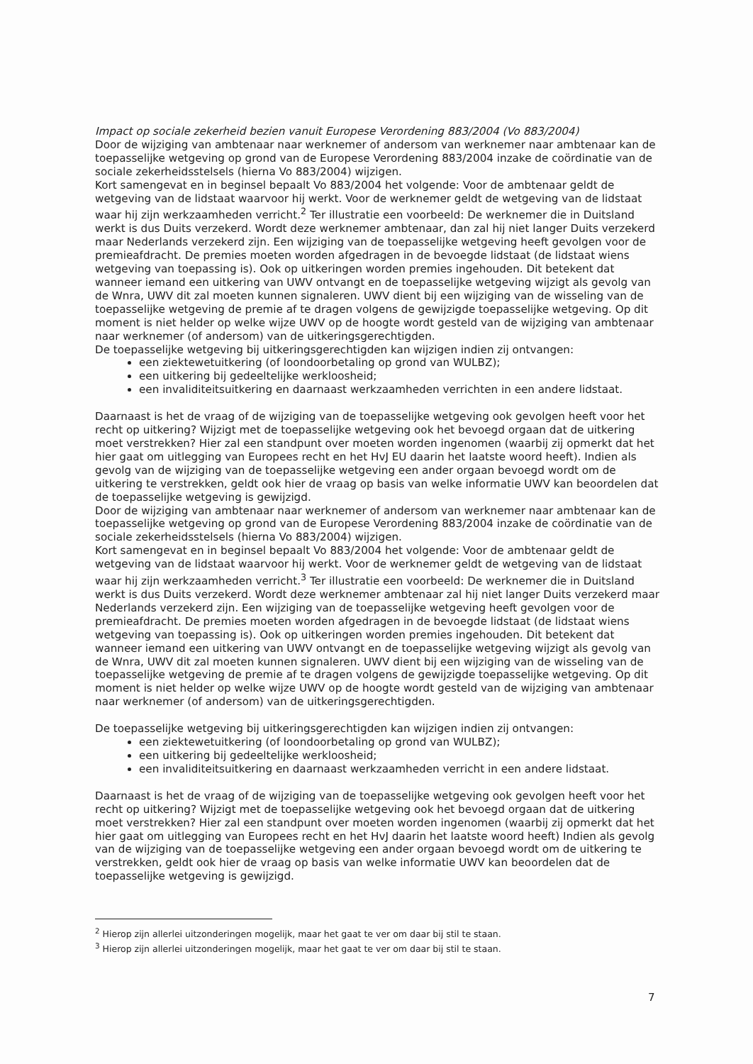Impact op sociale zekerheid bezien vanuit Europese Verordening 883/2004 (Vo 883/2004)
Door de wijziging van ambtenaar naar werknemer of andersom van werknemer naar ambtenaar kan de toepasselijke wetgeving op grond van de Europese Verordening 883/2004 inzake de coördinatie van de sociale zekerheidsstelsels (hierna Vo 883/2004) wijzigen.
Kort samengevat en in beginsel bepaalt Vo 883/2004 het volgende: Voor de ambtenaar geldt de wetgeving van de lidstaat waarvoor hij werkt. Voor de werknemer geldt de wetgeving van de lidstaat waar hij zijn werkzaamheden verricht.<sup>2</sup> Ter illustratie een voorbeeld: De werknemer die in Duitsland werkt is dus Duits verzekerd. Wordt deze werknemer ambtenaar, dan zal hij niet langer Duits verzekerd maar Nederlands verzekerd zijn. Een wijziging van de toepasselijke wetgeving heeft gevolgen voor de premieafdracht. De premies moeten worden afgedragen in de bevoegde lidstaat (de lidstaat wiens wetgeving van toepassing is). Ook op uitkeringen worden premies ingehouden. Dit betekent dat wanneer iemand een uitkering van UWV ontvangt en de toepasselijke wetgeving wijzigt als gevolg van de Wnra, UWV dit zal moeten kunnen signaleren. UWV dient bij een wijziging van de wisseling van de toepasselijke wetgeving de premie af te dragen volgens de gewijzigde toepasselijke wetgeving. Op dit moment is niet helder op welke wijze UWV op de hoogte wordt gesteld van de wijziging van ambtenaar naar werknemer (of andersom) van de uitkeringsgerechtigden.
De toepasselijke wetgeving bij uitkeringsgerechtigden kan wijzigen indien zij ontvangen:
een ziektewetuitkering (of loondoorbetaling op grond van WULBZ);
een uitkering bij gedeeltelijke werkloosheid;
een invaliditeitsuitkering en daarnaast werkzaamheden verrichten in een andere lidstaat.
Daarnaast is het de vraag of de wijziging van de toepasselijke wetgeving ook gevolgen heeft voor het recht op uitkering? Wijzigt met de toepasselijke wetgeving ook het bevoegd orgaan dat de uitkering moet verstrekken? Hier zal een standpunt over moeten worden ingenomen (waarbij zij opmerkt dat het hier gaat om uitlegging van Europees recht en het HvJ EU daarin het laatste woord heeft). Indien als gevolg van de wijziging van de toepasselijke wetgeving een ander orgaan bevoegd wordt om de uitkering te verstrekken, geldt ook hier de vraag op basis van welke informatie UWV kan beoordelen dat de toepasselijke wetgeving is gewijzigd.
Door de wijziging van ambtenaar naar werknemer of andersom van werknemer naar ambtenaar kan de toepasselijke wetgeving op grond van de Europese Verordening 883/2004 inzake de coördinatie van de sociale zekerheidsstelsels (hierna Vo 883/2004) wijzigen.
Kort samengevat en in beginsel bepaalt Vo 883/2004 het volgende: Voor de ambtenaar geldt de wetgeving van de lidstaat waarvoor hij werkt. Voor de werknemer geldt de wetgeving van de lidstaat waar hij zijn werkzaamheden verricht.<sup>3</sup> Ter illustratie een voorbeeld: De werknemer die in Duitsland werkt is dus Duits verzekerd. Wordt deze werknemer ambtenaar zal hij niet langer Duits verzekerd maar Nederlands verzekerd zijn. Een wijziging van de toepasselijke wetgeving heeft gevolgen voor de premieafdracht. De premies moeten worden afgedragen in de bevoegde lidstaat (de lidstaat wiens wetgeving van toepassing is). Ook op uitkeringen worden premies ingehouden. Dit betekent dat wanneer iemand een uitkering van UWV ontvangt en de toepasselijke wetgeving wijzigt als gevolg van de Wnra, UWV dit zal moeten kunnen signaleren. UWV dient bij een wijziging van de wisseling van de toepasselijke wetgeving de premie af te dragen volgens de gewijzigde toepasselijke wetgeving. Op dit moment is niet helder op welke wijze UWV op de hoogte wordt gesteld van de wijziging van ambtenaar naar werknemer (of andersom) van de uitkeringsgerechtigden.
De toepasselijke wetgeving bij uitkeringsgerechtigden kan wijzigen indien zij ontvangen:
een ziektewetuitkering (of loondoorbetaling op grond van WULBZ);
een uitkering bij gedeeltelijke werkloosheid;
een invaliditeitsuitkering en daarnaast werkzaamheden verricht in een andere lidstaat.
Daarnaast is het de vraag of de wijziging van de toepasselijke wetgeving ook gevolgen heeft voor het recht op uitkering? Wijzigt met de toepasselijke wetgeving ook het bevoegd orgaan dat de uitkering moet verstrekken? Hier zal een standpunt over moeten worden ingenomen (waarbij zij opmerkt dat het hier gaat om uitlegging van Europees recht en het HvJ daarin het laatste woord heeft) Indien als gevolg van de wijziging van de toepasselijke wetgeving een ander orgaan bevoegd wordt om de uitkering te verstrekken, geldt ook hier de vraag op basis van welke informatie UWV kan beoordelen dat de toepasselijke wetgeving is gewijzigd.
<sup>2</sup> Hierop zijn allerlei uitzonderingen mogelijk, maar het gaat te ver om daar bij stil te staan.
<sup>3</sup> Hierop zijn allerlei uitzonderingen mogelijk, maar het gaat te ver om daar bij stil te staan.
7